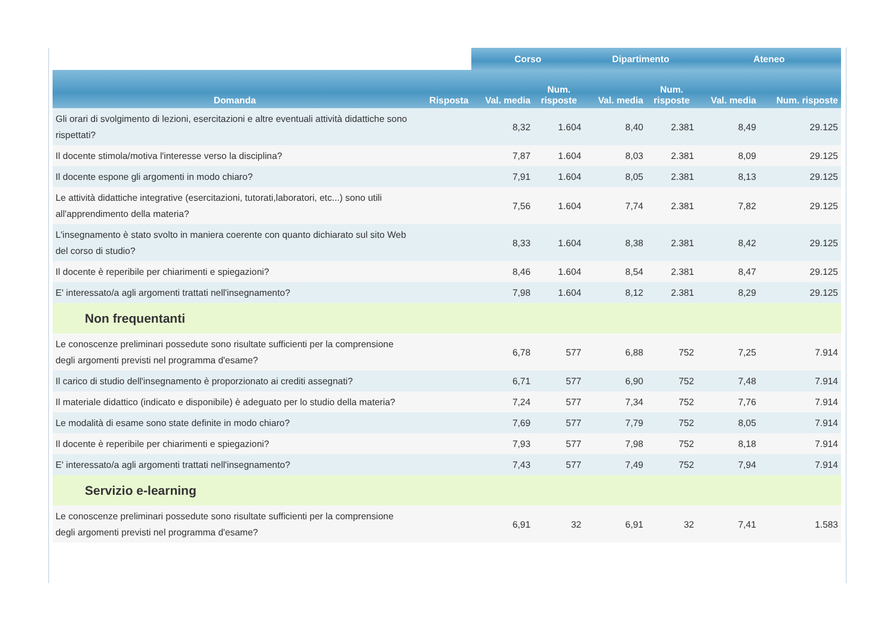| | | Corso | | Dipartimento | | Ateneo | |
| --- | --- | --- | --- | --- | --- | --- | --- |
| Domanda | Risposta | Val. media | Num. risposte | Val. media | Num. risposte | Val. media | Num. risposte |
| Gli orari di svolgimento di lezioni, esercitazioni e altre eventuali attività didattiche sono rispettati? | | 8,32 | 1.604 | 8,40 | 2.381 | 8,49 | 29.125 |
| Il docente stimola/motiva l'interesse verso la disciplina? | | 7,87 | 1.604 | 8,03 | 2.381 | 8,09 | 29.125 |
| Il docente espone gli argomenti in modo chiaro? | | 7,91 | 1.604 | 8,05 | 2.381 | 8,13 | 29.125 |
| Le attività didattiche integrative (esercitazioni, tutorati,laboratori, etc...) sono utili all'apprendimento della materia? | | 7,56 | 1.604 | 7,74 | 2.381 | 7,82 | 29.125 |
| L'insegnamento è stato svolto in maniera coerente con quanto dichiarato sul sito Web del corso di studio? | | 8,33 | 1.604 | 8,38 | 2.381 | 8,42 | 29.125 |
| Il docente è reperibile per chiarimenti e spiegazioni? | | 8,46 | 1.604 | 8,54 | 2.381 | 8,47 | 29.125 |
| E' interessato/a agli argomenti trattati nell'insegnamento? | | 7,98 | 1.604 | 8,12 | 2.381 | 8,29 | 29.125 |
| Non frequentanti | | | | | | | |
| Le conoscenze preliminari possedute sono risultate sufficienti per la comprensione degli argomenti previsti nel programma d'esame? | | 6,78 | 577 | 6,88 | 752 | 7,25 | 7.914 |
| Il carico di studio dell'insegnamento è proporzionato ai crediti assegnati? | | 6,71 | 577 | 6,90 | 752 | 7,48 | 7.914 |
| Il materiale didattico (indicato e disponibile) è adeguato per lo studio della materia? | | 7,24 | 577 | 7,34 | 752 | 7,76 | 7.914 |
| Le modalità di esame sono state definite in modo chiaro? | | 7,69 | 577 | 7,79 | 752 | 8,05 | 7.914 |
| Il docente è reperibile per chiarimenti e spiegazioni? | | 7,93 | 577 | 7,98 | 752 | 8,18 | 7.914 |
| E' interessato/a agli argomenti trattati nell'insegnamento? | | 7,43 | 577 | 7,49 | 752 | 7,94 | 7.914 |
| Servizio e-learning | | | | | | | |
| Le conoscenze preliminari possedute sono risultate sufficienti per la comprensione degli argomenti previsti nel programma d'esame? | | 6,91 | 32 | 6,91 | 32 | 7,41 | 1.583 |